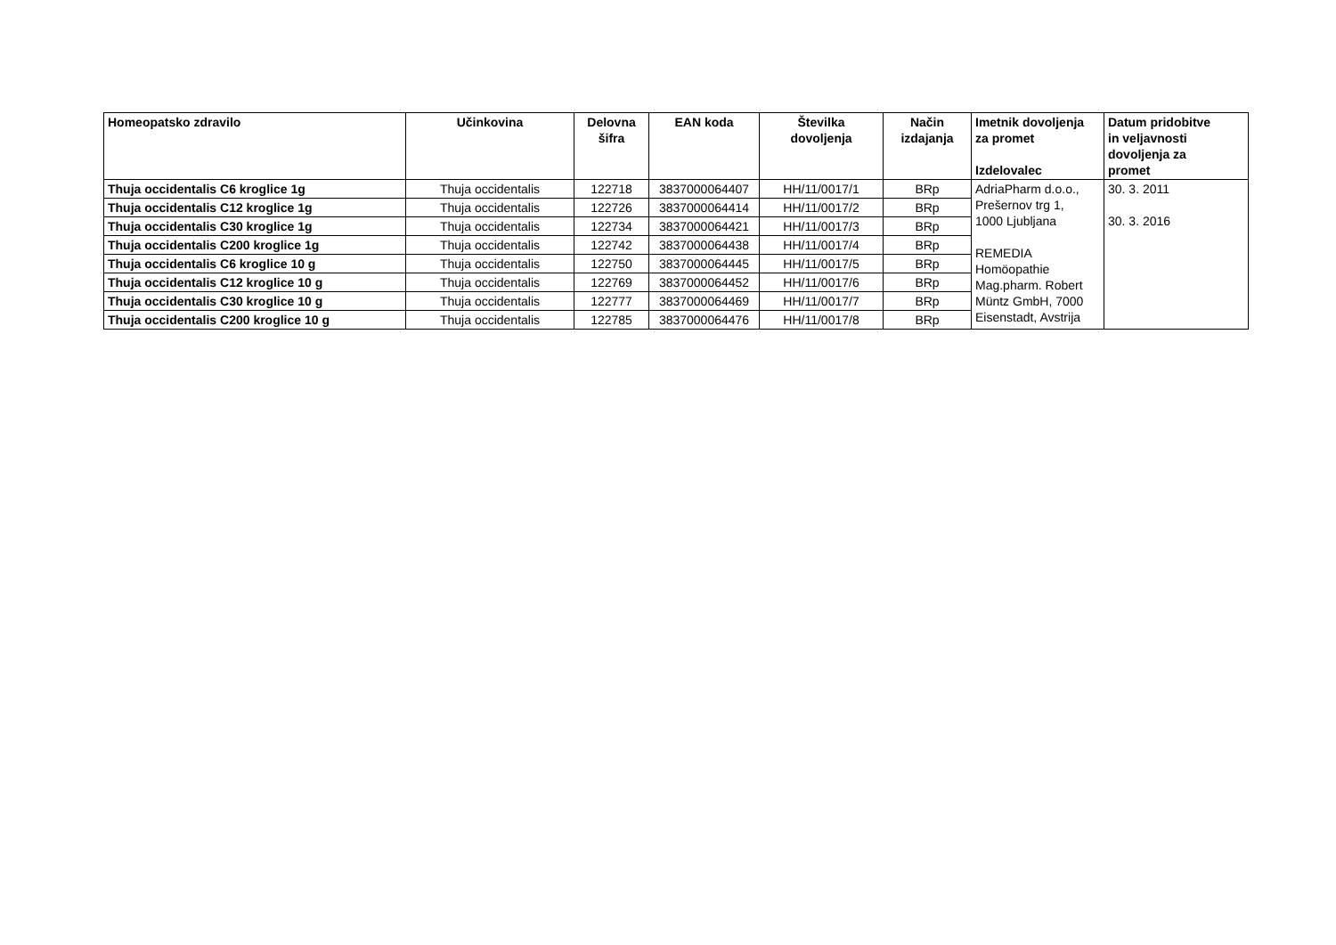| Homeopatsko zdravilo | Učinkovina | Delovna šifra | EAN koda | Številka dovoljenja | Način izdajanja | Imetnik dovoljenja za promet Izdelovalec | Datum pridobitve in veljavnosti dovoljenja za promet |
| --- | --- | --- | --- | --- | --- | --- | --- |
| Thuja occidentalis C6 kroglice 1g | Thuja occidentalis | 122718 | 3837000064407 | HH/11/0017/1 | BRp | AdriaPharm d.o.o., Prešernov trg 1, 1000 Ljubljana REMEDIA Homöopathie Mag.pharm. Robert Müntz GmbH, 7000 Eisenstadt, Avstrija | 30. 3. 2011 30. 3. 2016 |
| Thuja occidentalis C12 kroglice 1g | Thuja occidentalis | 122726 | 3837000064414 | HH/11/0017/2 | BRp | | |
| Thuja occidentalis C30 kroglice 1g | Thuja occidentalis | 122734 | 3837000064421 | HH/11/0017/3 | BRp | | |
| Thuja occidentalis C200 kroglice 1g | Thuja occidentalis | 122742 | 3837000064438 | HH/11/0017/4 | BRp | | |
| Thuja occidentalis C6 kroglice 10 g | Thuja occidentalis | 122750 | 3837000064445 | HH/11/0017/5 | BRp | | |
| Thuja occidentalis C12 kroglice 10 g | Thuja occidentalis | 122769 | 3837000064452 | HH/11/0017/6 | BRp | | |
| Thuja occidentalis C30 kroglice 10 g | Thuja occidentalis | 122777 | 3837000064469 | HH/11/0017/7 | BRp | | |
| Thuja occidentalis C200 kroglice 10 g | Thuja occidentalis | 122785 | 3837000064476 | HH/11/0017/8 | BRp | | |